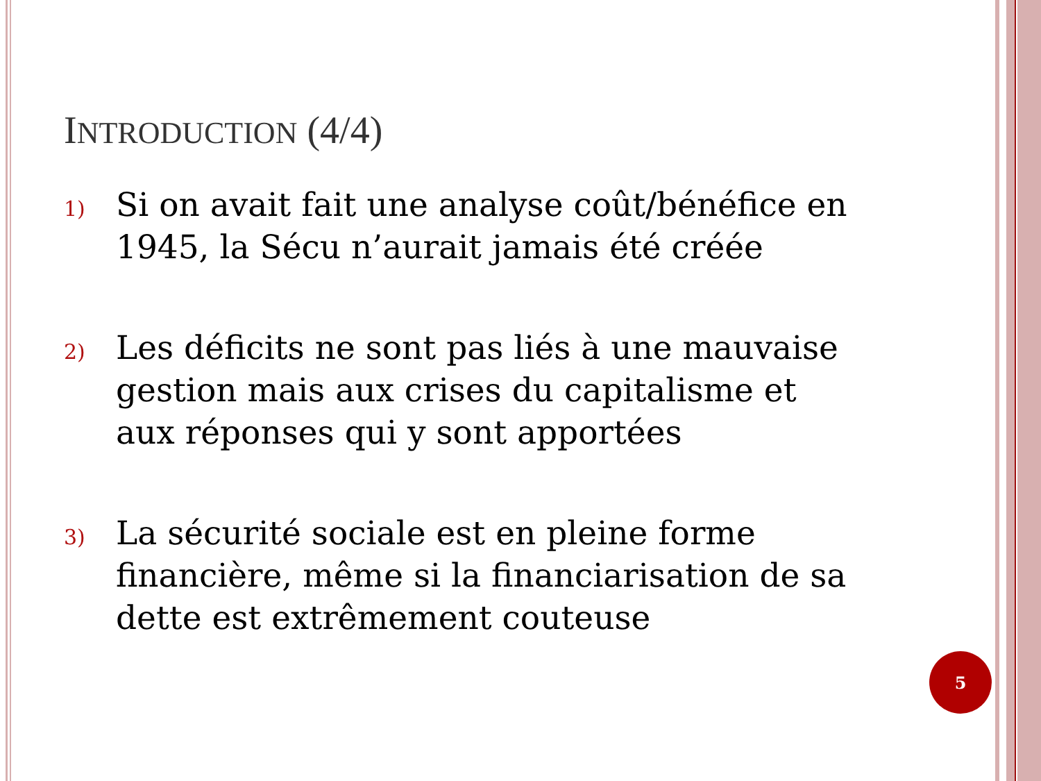INTRODUCTION (4/4)
1)
Si on avait fait une analyse coût/bénéfice en 1945, la Sécu n’aurait jamais été créée
2)
Les déficits ne sont pas liés à une mauvaise gestion mais aux crises du capitalisme et aux réponses qui y sont apportées
3)
La sécurité sociale est en pleine forme financière, même si la financiarisation de sa dette est extrêmement couteuse
5